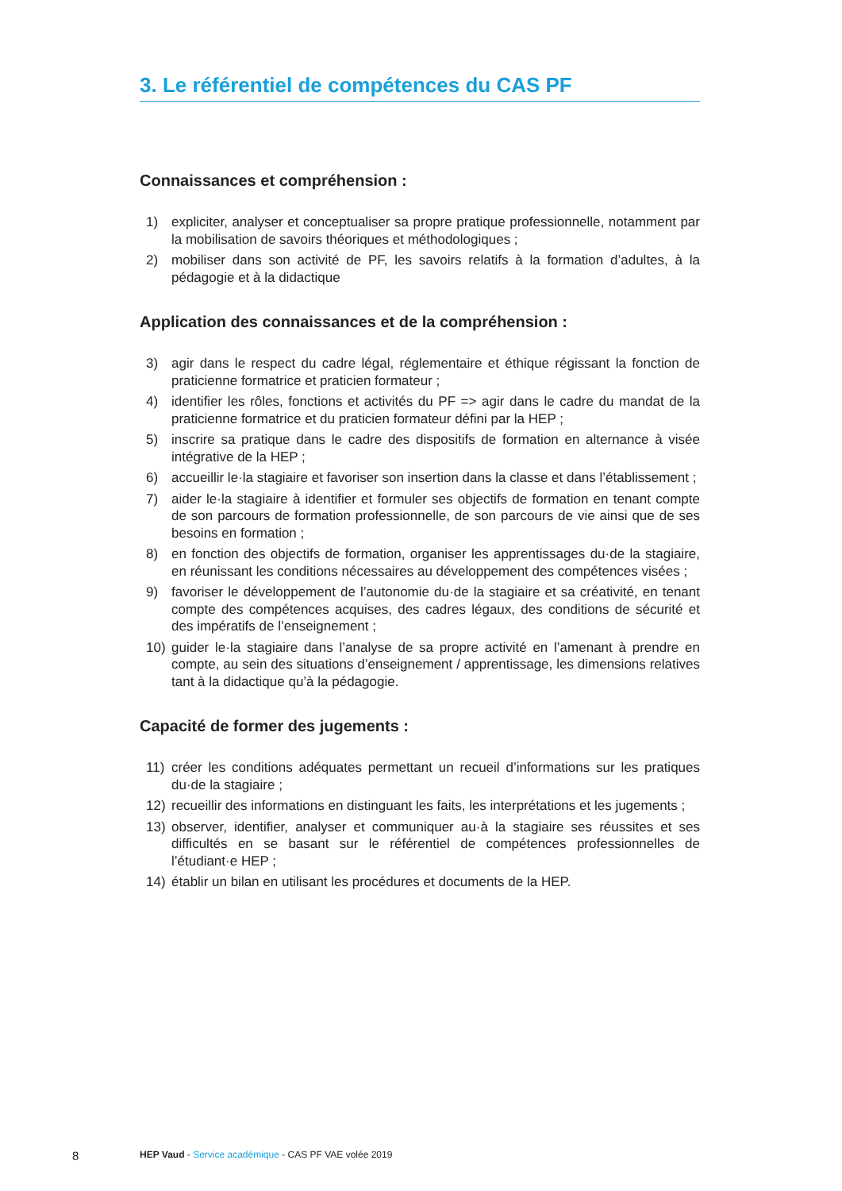3. Le référentiel de compétences du CAS PF
Connaissances et compréhension :
1) expliciter, analyser et conceptualiser sa propre pratique professionnelle, notamment par la mobilisation de savoirs théoriques et méthodologiques ;
2) mobiliser dans son activité de PF, les savoirs relatifs à la formation d’adultes, à la pédagogie et à la didactique
Application des connaissances et de la compréhension :
3) agir dans le respect du cadre légal, réglementaire et éthique régissant la fonction de praticienne formatrice et praticien formateur ;
4) identifier les rôles, fonctions et activités du PF => agir dans le cadre du mandat de la praticienne formatrice et du praticien formateur défini par la HEP ;
5) inscrire sa pratique dans le cadre des dispositifs de formation en alternance à visée intégrative de la HEP ;
6) accueillir le·la stagiaire et favoriser son insertion dans la classe et dans l’établissement ;
7) aider le·la stagiaire à identifier et formuler ses objectifs de formation en tenant compte de son parcours de formation professionnelle, de son parcours de vie ainsi que de ses besoins en formation ;
8) en fonction des objectifs de formation, organiser les apprentissages du·de la stagiaire, en réunissant les conditions nécessaires au développement des compétences visées ;
9) favoriser le développement de l’autonomie du·de la stagiaire et sa créativité, en tenant compte des compétences acquises, des cadres légaux, des conditions de sécurité et des impératifs de l’enseignement ;
10) guider le·la stagiaire dans l’analyse de sa propre activité en l’amenant à prendre en compte, au sein des situations d’enseignement / apprentissage, les dimensions relatives tant à la didactique qu’à la pédagogie.
Capacité de former des jugements :
11) créer les conditions adéquates permettant un recueil d’informations sur les pratiques du·de la stagiaire ;
12) recueillir des informations en distinguant les faits, les interprétations et les jugements ;
13) observer, identifier, analyser et communiquer au·à la stagiaire ses réussites et ses difficultés en se basant sur le référentiel de compétences professionnelles de l’étudiant·e HEP ;
14) établir un bilan en utilisant les procédures et documents de la HEP.
8 HEP Vaud - Service académique - CAS PF VAE volée 2019